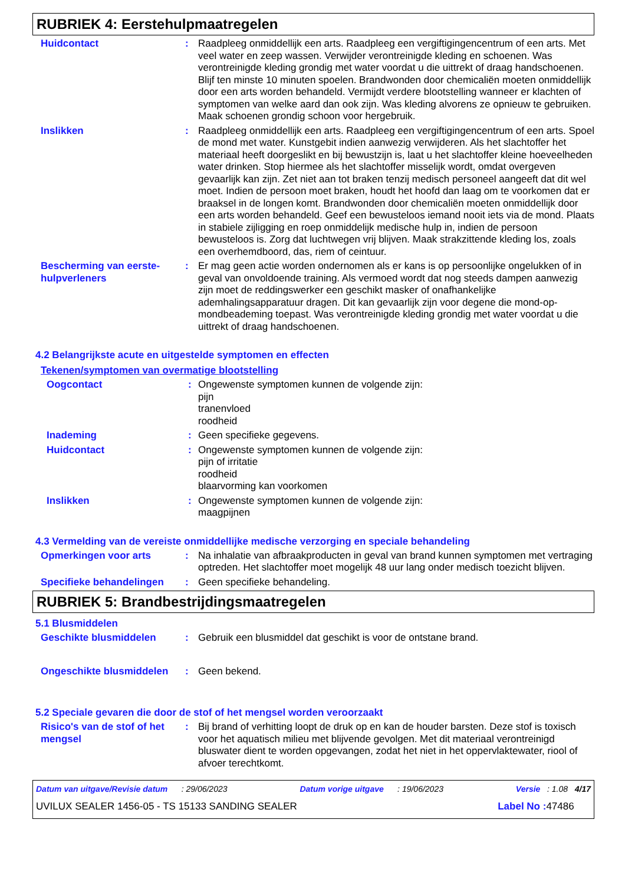RUBRIEK 4: Eerstehulpmaatregelen
Huidcontact : Raadpleeg onmiddellijk een arts. Raadpleeg een vergiftigingencentrum of een arts. Met veel water en zeep wassen. Verwijder verontreinigde kleding en schoenen. Was verontreinigde kleding grondig met water voordat u die uittrekt of draag handschoenen. Blijf ten minste 10 minuten spoelen. Brandwonden door chemicaliën moeten onmiddellijk door een arts worden behandeld. Vermijdt verdere blootstelling wanneer er klachten of symptomen van welke aard dan ook zijn. Was kleding alvorens ze opnieuw te gebruiken. Maak schoenen grondig schoon voor hergebruik.
Inslikken : Raadpleeg onmiddellijk een arts. Raadpleeg een vergiftigingencentrum of een arts. Spoel de mond met water. Kunstgebit indien aanwezig verwijderen. Als het slachtoffer het materiaal heeft doorgeslikt en bij bewustzijn is, laat u het slachtoffer kleine hoeveelheden water drinken. Stop hiermee als het slachtoffer misselijk wordt, omdat overgeven gevaarlijk kan zijn. Zet niet aan tot braken tenzij medisch personeel aangeeft dat dit wel moet. Indien de persoon moet braken, houdt het hoofd dan laag om te voorkomen dat er braaksel in de longen komt. Brandwonden door chemicaliën moeten onmiddellijk door een arts worden behandeld. Geef een bewusteloos iemand nooit iets via de mond. Plaats in stabiele zijligging en roep onmiddelijk medische hulp in, indien de persoon bewusteloos is. Zorg dat luchtwegen vrij blijven. Maak strakzittende kleding los, zoals een overhemdboord, das, riem of ceintuur.
Bescherming van eerste-hulpverleners
: Er mag geen actie worden ondernomen als er kans is op persoonlijke ongelukken of in geval van onvoldoende training. Als vermoed wordt dat nog steeds dampen aanwezig zijn moet de reddingswerker een geschikt masker of onafhankelijke ademhalingsapparatuur dragen. Dit kan gevaarlijk zijn voor degene die mond-op-mondbeademing toepast. Was verontreinigde kleding grondig met water voordat u die uittrekt of draag handschoenen.
4.2 Belangrijkste acute en uitgestelde symptomen en effecten
Tekenen/symptomen van overmatige blootstelling
Oogcontact : Ongewenste symptomen kunnen de volgende zijn:
pijn
tranenvloed
roodheid
Inademing : Geen specifieke gegevens.
Huidcontact : Ongewenste symptomen kunnen de volgende zijn:
pijn of irritatie
roodheid
blaarvorming kan voorkomen
Inslikken : Ongewenste symptomen kunnen de volgende zijn:
maagpijnen
4.3 Vermelding van de vereiste onmiddellijke medische verzorging en speciale behandeling
Opmerkingen voor arts : Na inhalatie van afbraakproducten in geval van brand kunnen symptomen met vertraging optreden. Het slachtoffer moet mogelijk 48 uur lang onder medisch toezicht blijven.
Specifieke behandelingen : Geen specifieke behandeling.
RUBRIEK 5: Brandbestrijdingsmaatregelen
5.1 Blusmiddelen
Geschikte blusmiddelen : Gebruik een blusmiddel dat geschikt is voor de ontstane brand.
Ongeschikte blusmiddelen : Geen bekend.
5.2 Speciale gevaren die door de stof of het mengsel worden veroorzaakt
Risico's van de stof of het mengsel
: Bij brand of verhitting loopt de druk op en kan de houder barsten. Deze stof is toxisch voor het aquatisch milieu met blijvende gevolgen. Met dit materiaal verontreinigd bluswater dient te worden opgevangen, zodat het niet in het oppervlaktewater, riool of afvoer terechtkomt.
Datum van uitgave/Revisie datum : 29/06/2023 Datum vorige uitgave : 19/06/2023 Versie : 1.08 4/17
UVILUX SEALER 1456-05 - TS 15133 SANDING SEALER Label No : 47486